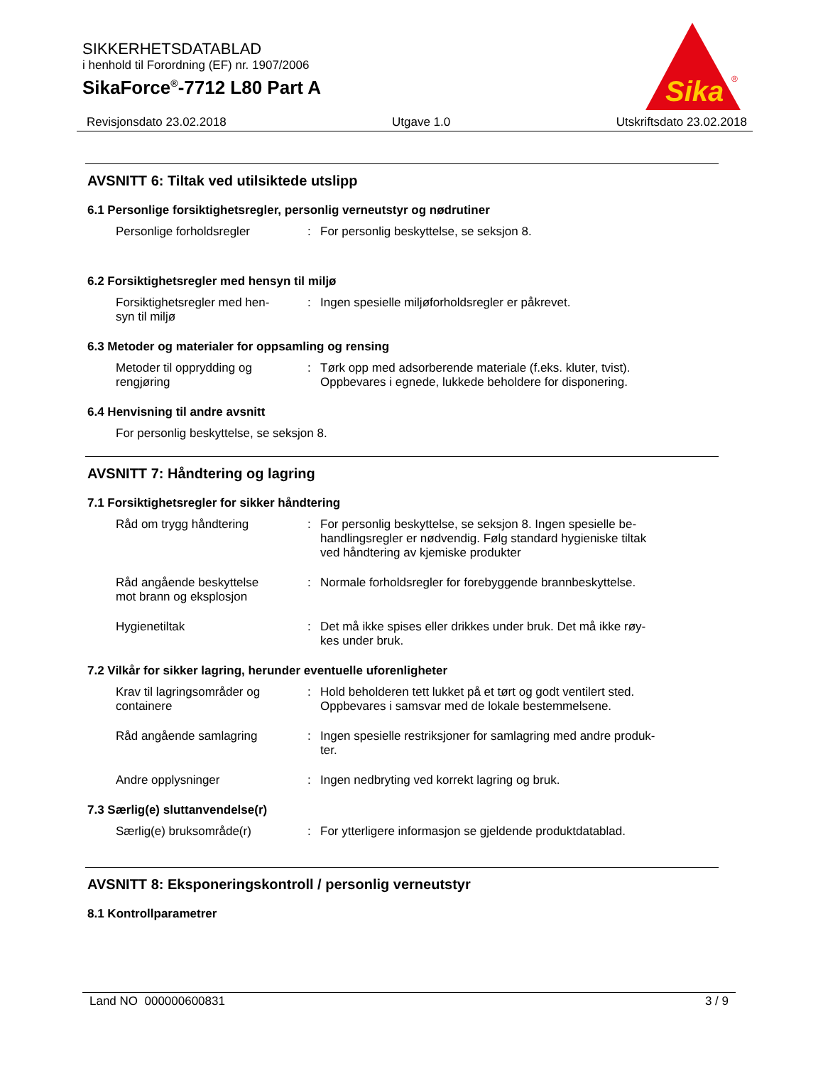SIKKERHETSDATABLAD
i henhold til Forordning (EF) nr. 1907/2006
SikaForce<sup>®</sup>-7712 L80 Part A
Sika
®
Revisjonsdato 23.02.2018 Utgave 1.0 Utskriftsdato 23.02.2018
AVSNITT 6: Tiltak ved utilsiktede utslipp
6.1 Personlige forsiktighetsregler, personlig verneutstyr og nødrutiner
Personlige forholdsregler : For personlig beskyttelse, se seksjon 8.
6.2 Forsiktighetsregler med hensyn til miljø
Forsiktighetsregler med hen-
syn til miljø
: Ingen spesielle miljøforholdsregler er påkrevet.
6.3 Metoder og materialer for oppsamling og rensing
Metoder til opprydding og
rengjøring
: Tørk opp med adsorberende materiale (f.eks. kluter, tvist).
Oppbevares i egnede, lukkede beholdere for disponering.
6.4 Henvisning til andre avsnitt
For personlig beskyttelse, se seksjon 8.
AVSNITT 7: Håndtering og lagring
7.1 Forsiktighetsregler for sikker håndtering
Råd om trygg håndtering : For personlig beskyttelse, se seksjon 8. Ingen spesielle be-
handlingsregler er nødvendig. Følg standard hygieniske tiltak
ved håndtering av kjemiske produkter
Råd angående beskyttelse
mot brann og eksplosjon
: Normale forholdsregler for forebyggende brannbeskyttelse.
Hygienetiltak : Det må ikke spises eller drikkes under bruk. Det må ikke røy-
kes under bruk.
7.2 Vilkår for sikker lagring, herunder eventuelle uforenligheter
Krav til lagringsområder og
containere
: Hold beholderen tett lukket på et tørt og godt ventilert sted.
Oppbevares i samsvar med de lokale bestemmelsene.
Råd angående samlagring : Ingen spesielle restriksjoner for samlagring med andre produk-
ter.
Andre opplysninger : Ingen nedbryting ved korrekt lagring og bruk.
7.3 Særlig(e) sluttanvendelse(r)
Særlig(e) bruksområde(r) : For ytterligere informasjon se gjeldende produktdatablad.
AVSNITT 8: Eksponeringskontroll / personlig verneutstyr
8.1 Kontrollparametrer
Land NO 000000600831 3 / 9